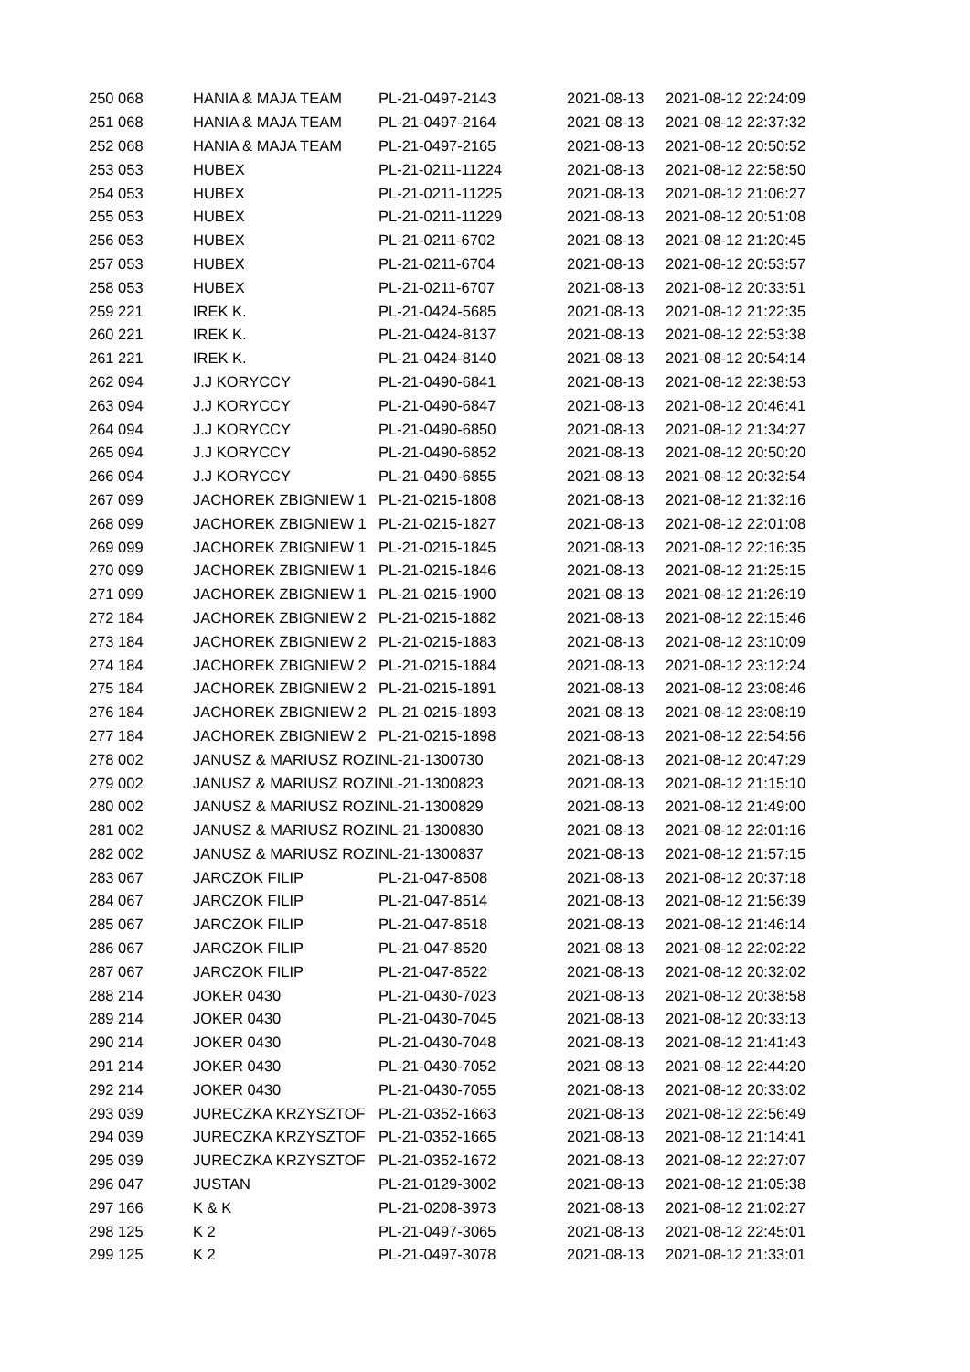| 250 068 | HANIA & MAJA TEAM | PL-21-0497-2143 | 2021-08-13 | 2021-08-12 22:24:09 |
| 251 068 | HANIA & MAJA TEAM | PL-21-0497-2164 | 2021-08-13 | 2021-08-12 22:37:32 |
| 252 068 | HANIA & MAJA TEAM | PL-21-0497-2165 | 2021-08-13 | 2021-08-12 20:50:52 |
| 253 053 | HUBEX | PL-21-0211-11224 | 2021-08-13 | 2021-08-12 22:58:50 |
| 254 053 | HUBEX | PL-21-0211-11225 | 2021-08-13 | 2021-08-12 21:06:27 |
| 255 053 | HUBEX | PL-21-0211-11229 | 2021-08-13 | 2021-08-12 20:51:08 |
| 256 053 | HUBEX | PL-21-0211-6702 | 2021-08-13 | 2021-08-12 21:20:45 |
| 257 053 | HUBEX | PL-21-0211-6704 | 2021-08-13 | 2021-08-12 20:53:57 |
| 258 053 | HUBEX | PL-21-0211-6707 | 2021-08-13 | 2021-08-12 20:33:51 |
| 259 221 | IREK K. | PL-21-0424-5685 | 2021-08-13 | 2021-08-12 21:22:35 |
| 260 221 | IREK K. | PL-21-0424-8137 | 2021-08-13 | 2021-08-12 22:53:38 |
| 261 221 | IREK K. | PL-21-0424-8140 | 2021-08-13 | 2021-08-12 20:54:14 |
| 262 094 | J.J KORYCCY | PL-21-0490-6841 | 2021-08-13 | 2021-08-12 22:38:53 |
| 263 094 | J.J KORYCCY | PL-21-0490-6847 | 2021-08-13 | 2021-08-12 20:46:41 |
| 264 094 | J.J KORYCCY | PL-21-0490-6850 | 2021-08-13 | 2021-08-12 21:34:27 |
| 265 094 | J.J KORYCCY | PL-21-0490-6852 | 2021-08-13 | 2021-08-12 20:50:20 |
| 266 094 | J.J KORYCCY | PL-21-0490-6855 | 2021-08-13 | 2021-08-12 20:32:54 |
| 267 099 | JACHOREK ZBIGNIEW 1 | PL-21-0215-1808 | 2021-08-13 | 2021-08-12 21:32:16 |
| 268 099 | JACHOREK ZBIGNIEW 1 | PL-21-0215-1827 | 2021-08-13 | 2021-08-12 22:01:08 |
| 269 099 | JACHOREK ZBIGNIEW 1 | PL-21-0215-1845 | 2021-08-13 | 2021-08-12 22:16:35 |
| 270 099 | JACHOREK ZBIGNIEW 1 | PL-21-0215-1846 | 2021-08-13 | 2021-08-12 21:25:15 |
| 271 099 | JACHOREK ZBIGNIEW 1 | PL-21-0215-1900 | 2021-08-13 | 2021-08-12 21:26:19 |
| 272 184 | JACHOREK ZBIGNIEW 2 | PL-21-0215-1882 | 2021-08-13 | 2021-08-12 22:15:46 |
| 273 184 | JACHOREK ZBIGNIEW 2 | PL-21-0215-1883 | 2021-08-13 | 2021-08-12 23:10:09 |
| 274 184 | JACHOREK ZBIGNIEW 2 | PL-21-0215-1884 | 2021-08-13 | 2021-08-12 23:12:24 |
| 275 184 | JACHOREK ZBIGNIEW 2 | PL-21-0215-1891 | 2021-08-13 | 2021-08-12 23:08:46 |
| 276 184 | JACHOREK ZBIGNIEW 2 | PL-21-0215-1893 | 2021-08-13 | 2021-08-12 23:08:19 |
| 277 184 | JACHOREK ZBIGNIEW 2 | PL-21-0215-1898 | 2021-08-13 | 2021-08-12 22:54:56 |
| 278 002 | JANUSZ & MARIUSZ ROZI | NL-21-1300730 | 2021-08-13 | 2021-08-12 20:47:29 |
| 279 002 | JANUSZ & MARIUSZ ROZI | NL-21-1300823 | 2021-08-13 | 2021-08-12 21:15:10 |
| 280 002 | JANUSZ & MARIUSZ ROZI | NL-21-1300829 | 2021-08-13 | 2021-08-12 21:49:00 |
| 281 002 | JANUSZ & MARIUSZ ROZI | NL-21-1300830 | 2021-08-13 | 2021-08-12 22:01:16 |
| 282 002 | JANUSZ & MARIUSZ ROZI | NL-21-1300837 | 2021-08-13 | 2021-08-12 21:57:15 |
| 283 067 | JARCZOK FILIP | PL-21-047-8508 | 2021-08-13 | 2021-08-12 20:37:18 |
| 284 067 | JARCZOK FILIP | PL-21-047-8514 | 2021-08-13 | 2021-08-12 21:56:39 |
| 285 067 | JARCZOK FILIP | PL-21-047-8518 | 2021-08-13 | 2021-08-12 21:46:14 |
| 286 067 | JARCZOK FILIP | PL-21-047-8520 | 2021-08-13 | 2021-08-12 22:02:22 |
| 287 067 | JARCZOK FILIP | PL-21-047-8522 | 2021-08-13 | 2021-08-12 20:32:02 |
| 288 214 | JOKER 0430 | PL-21-0430-7023 | 2021-08-13 | 2021-08-12 20:38:58 |
| 289 214 | JOKER 0430 | PL-21-0430-7045 | 2021-08-13 | 2021-08-12 20:33:13 |
| 290 214 | JOKER 0430 | PL-21-0430-7048 | 2021-08-13 | 2021-08-12 21:41:43 |
| 291 214 | JOKER 0430 | PL-21-0430-7052 | 2021-08-13 | 2021-08-12 22:44:20 |
| 292 214 | JOKER 0430 | PL-21-0430-7055 | 2021-08-13 | 2021-08-12 20:33:02 |
| 293 039 | JURECZKA KRZYSZTOF | PL-21-0352-1663 | 2021-08-13 | 2021-08-12 22:56:49 |
| 294 039 | JURECZKA KRZYSZTOF | PL-21-0352-1665 | 2021-08-13 | 2021-08-12 21:14:41 |
| 295 039 | JURECZKA KRZYSZTOF | PL-21-0352-1672 | 2021-08-13 | 2021-08-12 22:27:07 |
| 296 047 | JUSTAN | PL-21-0129-3002 | 2021-08-13 | 2021-08-12 21:05:38 |
| 297 166 | K & K | PL-21-0208-3973 | 2021-08-13 | 2021-08-12 21:02:27 |
| 298 125 | K 2 | PL-21-0497-3065 | 2021-08-13 | 2021-08-12 22:45:01 |
| 299 125 | K 2 | PL-21-0497-3078 | 2021-08-13 | 2021-08-12 21:33:01 |